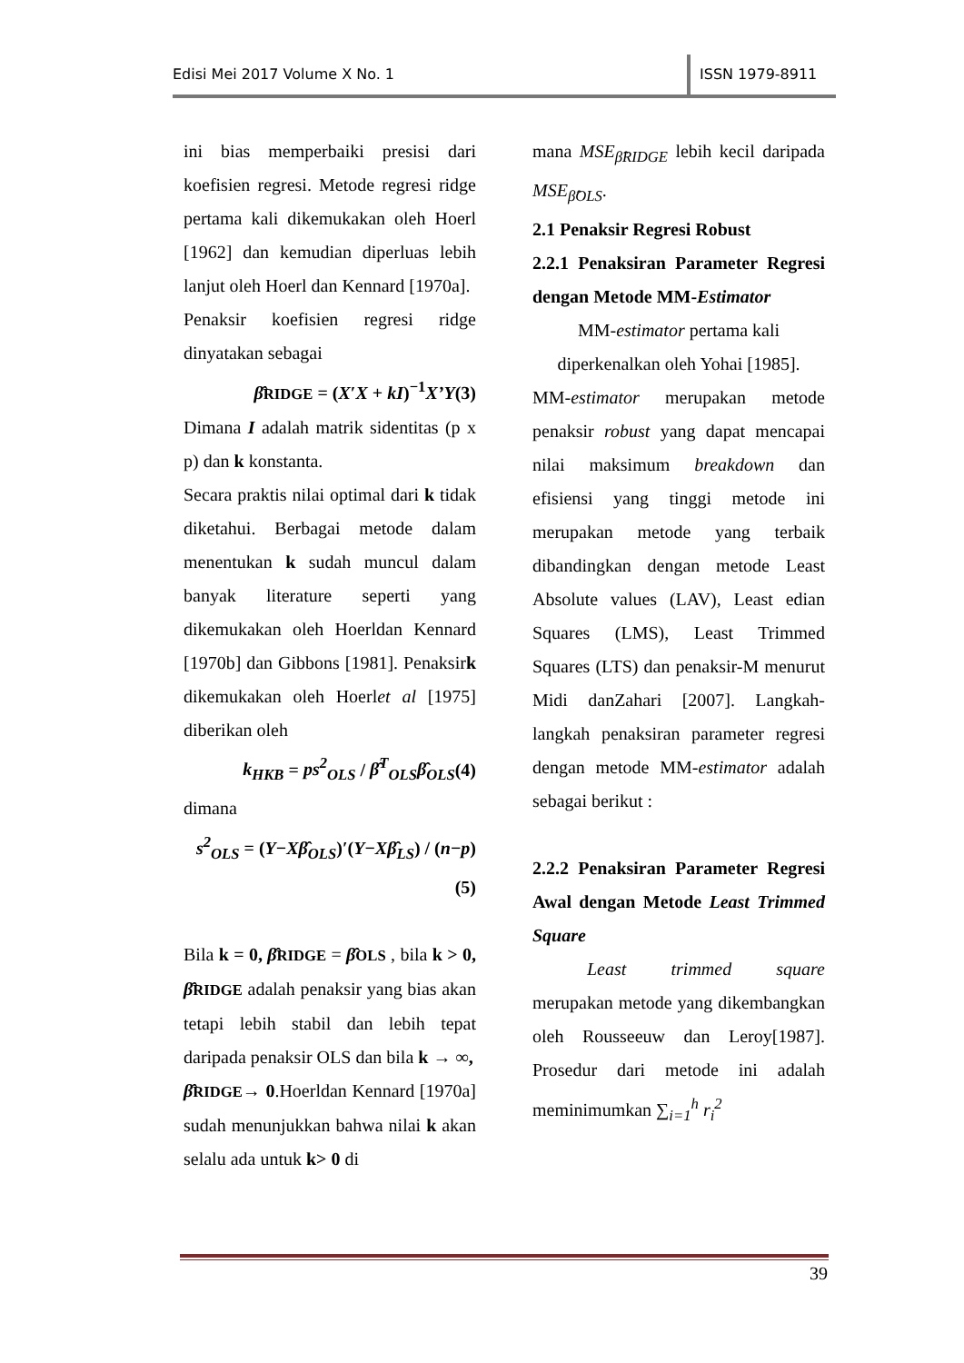Edisi Mei 2017 Volume X No. 1 ISSN 1979-8911
ini bias memperbaiki presisi dari koefisien regresi. Metode regresi ridge pertama kali dikemukakan oleh Hoerl [1962] dan kemudian diperluas lebih lanjut oleh Hoerl dan Kennard [1970a].
Penaksir koefisien regresi ridge dinyatakan sebagai
β̂RIDGE = (X′X + kI)<sup>−1</sup>X’Y(3)
Dimana I adalah matrik sidentitas (p x p) dan k konstanta.
Secara praktis nilai optimal dari k tidak diketahui. Berbagai metode dalam menentukan k sudah muncul dalam banyak literature seperti yang dikemukakan oleh Hoerldan Kennard [1970b] dan Gibbons [1981]. Penaksirk dikemukakan oleh Hoerlet al [1975] diberikan oleh
k<sub>HKB</sub> = ps<sup>2</sup><sub>OLS</sub> / β̂<sup>T</sup><sub>OLS</sub>β̂<sub>OLS</sub>(4)
dimana
s<sup>2</sup><sub>OLS</sub> = (Y−Xβ̂<sub>OLS</sub>)′(Y−Xβ̂<sub>LS</sub>) / (n−p)(5)
Bila k = 0, β̂RIDGE = β̂OLS , bila k > 0, β̂RIDGE adalah penaksir yang bias akan tetapi lebih stabil dan lebih tepat daripada penaksir OLS dan bila k → ∞,
β̂RIDGE→ 0.Hoerldan Kennard [1970a] sudah menunjukkan bahwa nilai k akan selalu ada untuk k> 0 di
mana MSE<sub>β̂RIDGE</sub> lebih kecil daripada MSE<sub>β̂OLS</sub>.
2.1 Penaksir Regresi Robust
2.2.1 Penaksiran Parameter Regresi dengan Metode MM-Estimator
MM-estimator pertama kali diperkenalkan oleh Yohai [1985].
MM-estimator merupakan metode penaksir robust yang dapat mencapai nilai maksimum breakdown dan efisiensi yang tinggi metode ini merupakan metode yang terbaik dibandingkan dengan metode Least Absolute values (LAV), Least edian Squares (LMS), Least Trimmed Squares (LTS) dan penaksir-M menurut Midi danZahari [2007]. Langkah-langkah penaksiran parameter regresi dengan metode MM-estimator adalah sebagai berikut :
2.2.2 Penaksiran Parameter Regresi Awal dengan Metode Least Trimmed Square
Least trimmed square merupakan metode yang dikembangkan oleh Rousseeuw dan Leroy[1987]. Prosedur dari metode ini adalah meminimumkan ∑<sub>i=1</sub><sup>h</sup> r<sub>i</sub><sup>2</sup>
39